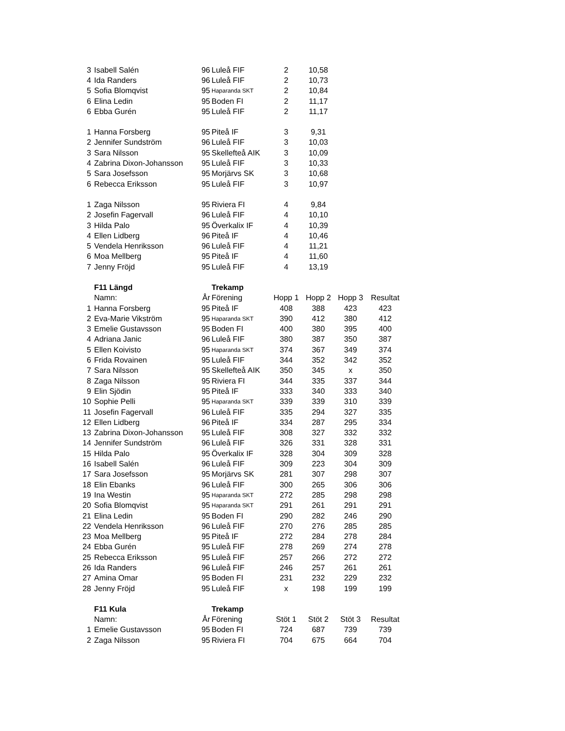| 3 | Isabell Salén | 96 | Luleå FIF | 2 | 10,58 | | |
| 4 | Ida Randers | 96 | Luleå FIF | 2 | 10,73 | | |
| 5 | Sofia Blomqvist | 95 | Haparanda SKT | 2 | 10,84 | | |
| 6 | Elina Ledin | 95 | Boden FI | 2 | 11,17 | | |
| 6 | Ebba Gurén | 95 | Luleå FIF | 2 | 11,17 | | |
| 1 | Hanna Forsberg | 95 | Piteå IF | 3 | 9,31 | | |
| 2 | Jennifer Sundström | 96 | Luleå FIF | 3 | 10,03 | | |
| 3 | Sara Nilsson | 95 | Skellefteå AIK | 3 | 10,09 | | |
| 4 | Zabrina Dixon-Johansson | 95 | Luleå FIF | 3 | 10,33 | | |
| 5 | Sara Josefsson | 95 | Morjärvs SK | 3 | 10,68 | | |
| 6 | Rebecca Eriksson | 95 | Luleå FIF | 3 | 10,97 | | |
| 1 | Zaga Nilsson | 95 | Riviera FI | 4 | 9,84 | | |
| 2 | Josefin Fagervall | 96 | Luleå FIF | 4 | 10,10 | | |
| 3 | Hilda Palo | 95 | Överkalix IF | 4 | 10,39 | | |
| 4 | Ellen Lidberg | 96 | Piteå IF | 4 | 10,46 | | |
| 5 | Vendela Henriksson | 96 | Luleå FIF | 4 | 11,21 | | |
| 6 | Moa Mellberg | 95 | Piteå IF | 4 | 11,60 | | |
| 7 | Jenny Fröjd | 95 | Luleå FIF | 4 | 13,19 | | |
| | F11 Längd | | Trekamp | | | | |
| | Namn: | År | Förening | Hopp 1 | Hopp 2 | Hopp 3 | Resultat |
| 1 | Hanna Forsberg | 95 | Piteå IF | 408 | 388 | 423 | 423 |
| 2 | Eva-Marie Vikström | 95 | Haparanda SKT | 390 | 412 | 380 | 412 |
| 3 | Emelie Gustavsson | 95 | Boden FI | 400 | 380 | 395 | 400 |
| 4 | Adriana Janic | 96 | Luleå FIF | 380 | 387 | 350 | 387 |
| 5 | Ellen Koivisto | 95 | Haparanda SKT | 374 | 367 | 349 | 374 |
| 6 | Frida Rovainen | 95 | Luleå FIF | 344 | 352 | 342 | 352 |
| 7 | Sara Nilsson | 95 | Skellefteå AIK | 350 | 345 | x | 350 |
| 8 | Zaga Nilsson | 95 | Riviera FI | 344 | 335 | 337 | 344 |
| 9 | Elin Sjödin | 95 | Piteå IF | 333 | 340 | 333 | 340 |
| 10 | Sophie Pelli | 95 | Haparanda SKT | 339 | 339 | 310 | 339 |
| 11 | Josefin Fagervall | 96 | Luleå FIF | 335 | 294 | 327 | 335 |
| 12 | Ellen Lidberg | 96 | Piteå IF | 334 | 287 | 295 | 334 |
| 13 | Zabrina Dixon-Johansson | 95 | Luleå FIF | 308 | 327 | 332 | 332 |
| 14 | Jennifer Sundström | 96 | Luleå FIF | 326 | 331 | 328 | 331 |
| 15 | Hilda Palo | 95 | Överkalix IF | 328 | 304 | 309 | 328 |
| 16 | Isabell Salén | 96 | Luleå FIF | 309 | 223 | 304 | 309 |
| 17 | Sara Josefsson | 95 | Morjärvs SK | 281 | 307 | 298 | 307 |
| 18 | Elin Ebanks | 96 | Luleå FIF | 300 | 265 | 306 | 306 |
| 19 | Ina Westin | 95 | Haparanda SKT | 272 | 285 | 298 | 298 |
| 20 | Sofia Blomqvist | 95 | Haparanda SKT | 291 | 261 | 291 | 291 |
| 21 | Elina Ledin | 95 | Boden FI | 290 | 282 | 246 | 290 |
| 22 | Vendela Henriksson | 96 | Luleå FIF | 270 | 276 | 285 | 285 |
| 23 | Moa Mellberg | 95 | Piteå IF | 272 | 284 | 278 | 284 |
| 24 | Ebba Gurén | 95 | Luleå FIF | 278 | 269 | 274 | 278 |
| 25 | Rebecca Eriksson | 95 | Luleå FIF | 257 | 266 | 272 | 272 |
| 26 | Ida Randers | 96 | Luleå FIF | 246 | 257 | 261 | 261 |
| 27 | Amina Omar | 95 | Boden FI | 231 | 232 | 229 | 232 |
| 28 | Jenny Fröjd | 95 | Luleå FIF | x | 198 | 199 | 199 |
| | F11 Kula | | Trekamp | | | | |
| | Namn: | År | Förening | Stöt 1 | Stöt 2 | Stöt 3 | Resultat |
| 1 | Emelie Gustavsson | 95 | Boden FI | 724 | 687 | 739 | 739 |
| 2 | Zaga Nilsson | 95 | Riviera FI | 704 | 675 | 664 | 704 |